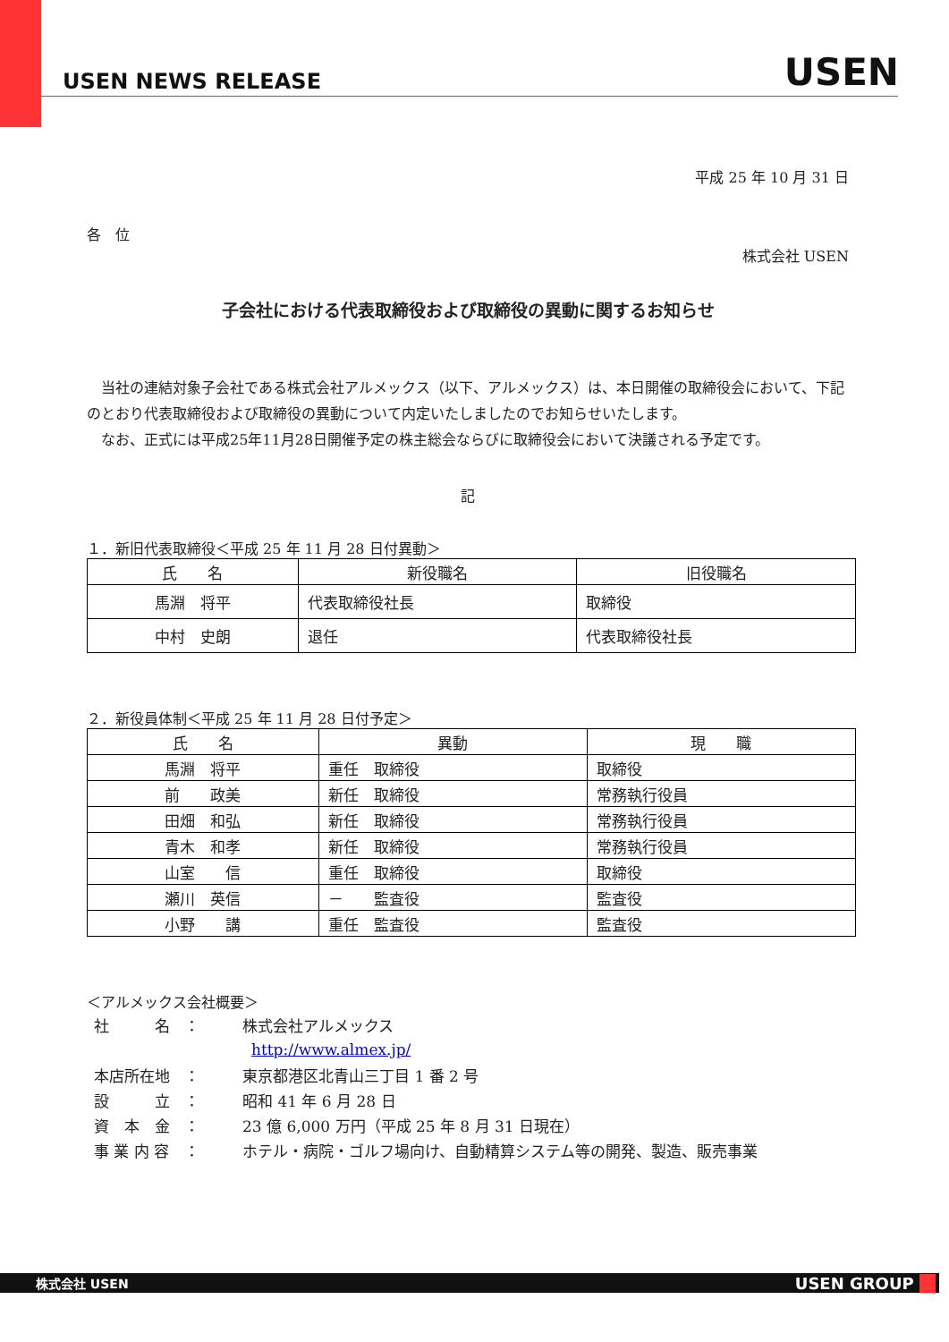USEN NEWS RELEASE USEN
平成 25 年 10 月 31 日
各　位
株式会社 USEN
子会社における代表取締役および取締役の異動に関するお知らせ
　当社の連結対象子会社である株式会社アルメックス（以下、アルメックス）は、本日開催の取締役会において、下記のとおり代表取締役および取締役の異動について内定いたしましたのでお知らせいたします。
　なお、正式には平成25年11月28日開催予定の株主総会ならびに取締役会において決議される予定です。
記
１．新旧代表取締役＜平成 25 年 11 月 28 日付異動＞
| 氏 名 | 新役職名 | 旧役職名 |
| --- | --- | --- |
| 馬淵 将平 | 代表取締役社長 | 取締役 |
| 中村 史朗 | 退任 | 代表取締役社長 |
２．新役員体制＜平成 25 年 11 月 28 日付予定＞
| 氏 名 | 異動 | 現 職 |
| --- | --- | --- |
| 馬淵 将平 | 重任 取締役 | 取締役 |
| 前 政美 | 新任 取締役 | 常務執行役員 |
| 田畑 和弘 | 新任 取締役 | 常務執行役員 |
| 青木 和孝 | 新任 取締役 | 常務執行役員 |
| 山室 信 | 重任 取締役 | 取締役 |
| 瀬川 英信 | － 監査役 | 監査役 |
| 小野 講 | 重任 監査役 | 監査役 |
＜アルメックス会社概要＞
| 社 名 | ： | 株式会社アルメックス |
| | | http://www.almex.jp/ |
| 本店所在地 | ： | 東京都港区北青山三丁目 1 番 2 号 |
| 設 立 | ： | 昭和 41 年 6 月 28 日 |
| 資 本 金 | ： | 23 億 6,000 万円（平成 25 年 8 月 31 日現在） |
| 事 業 内 容 | ： | ホテル・病院・ゴルフ場向け、自動精算システム等の開発、製造、販売事業 |
株式会社 USEN USEN GROUP __